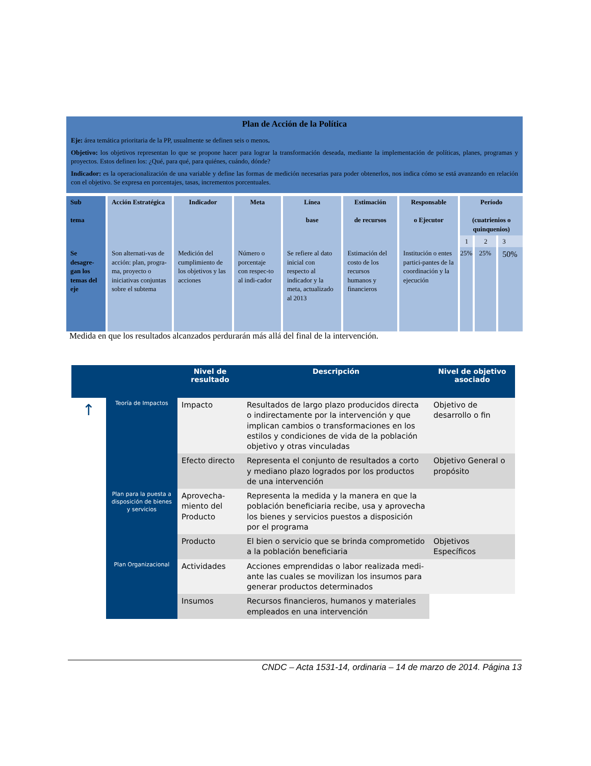| Plan de Acción de la Política Eje: área temática prioritaria de la PP, usualmente se definen seis o menos . Objetivo: los objetivos representan lo que se propone hacer para lograr la transformación deseada, mediante la implementación de políticas, planes, programas y proyectos. Estos definen los: ¿Qué, para qué, para quiénes, cuándo, dónde? Indicador: es la operacionalización de una variable y define las formas de medición necesarias para poder obtenerlos, nos indica cómo se está avanzando en relación con el objetivo. Se expresa en porcentajes, tasas, incrementos porcentuales. | | | | | | | | | |
| Sub tema | Acción Estratégica | Indicador | Meta | Línea base | Estimación de recursos | Responsable o Ejecutor | Período (cuatrienios o quinquenios) | | |
| | | | | | | | 1 | 2 | 3 |
| Se desagre-gan los temas del eje | Son alternati-vas de acción: plan, progra-ma, proyecto o iniciativas conjuntas sobre el subtema | Medición del cumplimiento de los objetivos y las acciones | Número o porcentaje con respec-to al indi-cador | Se refiere al dato inicial con respecto al indicador y la meta, actualizado al 2013 | Estimación del costo de los recursos humanos y financieros | Institución o entes partici-pantes de la coordinación y la ejecución | 25% | 25% | 50% |
Medida en que los resultados alcanzados perdurarán más allá del final de la intervención.
| | | Nivel de resultado | Descripción | Nivel de objetivo asociado |
| --- | --- | --- | --- | --- |
| ↑ | Teoría de Impactos | Impacto | Resultados de largo plazo producidos directa o indirectamente por la intervención y que implican cambios o transformaciones en los estilos y condiciones de vida de la población objetivo y otras vinculadas | Objetivo de desarrollo o fin |
| | | Efecto directo | Representa el conjunto de resultados a corto y mediano plazo logrados por los productos de una intervención | Objetivo General o propósito |
| | Plan para la puesta a disposición de bienes y servicios | Aprovecha-miento del Producto | Representa la medida y la manera en que la población beneficiaria recibe, usa y aprovecha los bienes y servicios puestos a disposición por el programa | |
| | | Producto | El bien o servicio que se brinda comprometido a la población beneficiaria | Objetivos Específicos |
| | Plan Organizacional | Actividades | Acciones emprendidas o labor realizada medi-ante las cuales se movilizan los insumos para generar productos determinados | |
| | | Insumos | Recursos financieros, humanos y materiales empleados en una intervención | |
CNDC – Acta 1531-14, ordinaria – 14 de marzo de 2014. Página 13